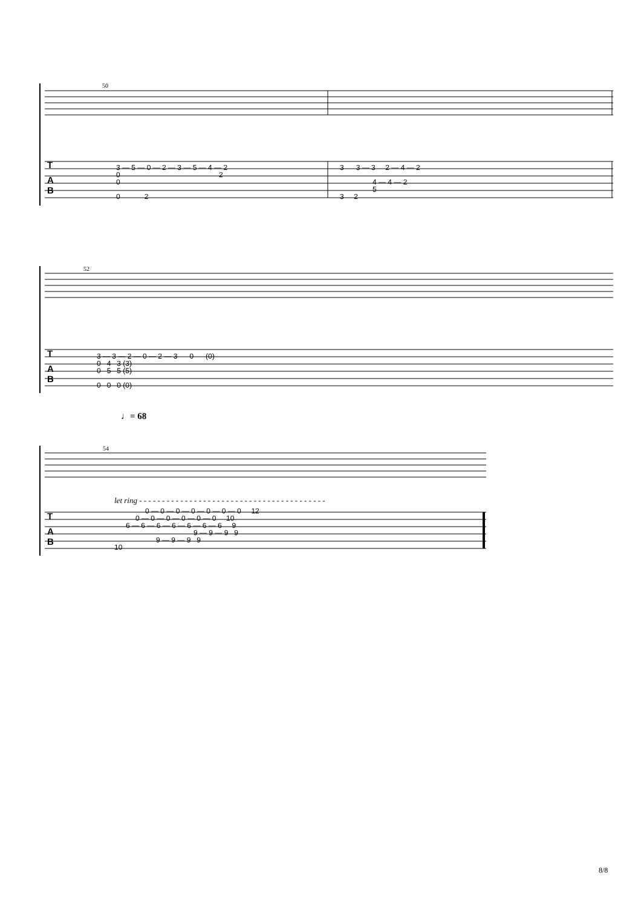50
T
A
B
3 — 5 — 0 — 2 — 3 — 5 — 4 — 2
0 2
0
0 2
3 3 — 3 2 — 4 — 2
4 — 4 — 2
5
3 2
52
T
A
B
3 — 3 — 2 — 0 — 2 — 3 0 (0)
0 4 3 (3)
0 5 5 (5)
0 0 0 (0)
♩= 68
54
let ring - - - - - - - - - - - - - - - - - - - - - - - - - - - - - - - - - - - - - - - - -
T
A
B
0 — 0 — 0 — 0 — 0 — 0 — 0 12
0 — 0 — 0 — 0 — 0 — 0 10
6 — 6 — 6 — 6 — 6 — 6 — 6 9
9 — 9 — 9 9
9 — 9 — 9 9
10
8/8